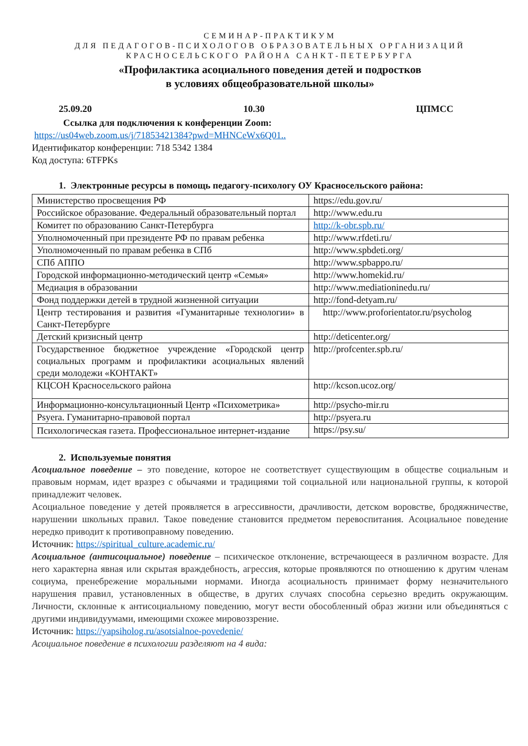СЕМИНАР-ПРАКТИКУМ
ДЛЯ ПЕДАГОГОВ-ПСИХОЛОГОВ ОБРАЗОВАТЕЛЬНЫХ ОРГАНИЗАЦИЙ
КРАСНОСЕЛЬСКОГО РАЙОНА САНКТ-ПЕТЕРБУРГА
«Профилактика асоциального поведения детей и подростков
в условиях общеобразовательной школы»
25.09.20 10.30 ЦПМСС
Ссылка для подключения к конференции Zoom:
https://us04web.zoom.us/j/71853421384?pwd=MHNCeWx6Q01..
Идентификатор конференции: 718 5342 1384
Код доступа: 6TFPKs
1. Электронные ресурсы в помощь педагогу-психологу ОУ Красносельского района:
| Министерство просвещения РФ | https://edu.gov.ru/ |
| Российское образование. Федеральный образовательный портал | http://www.edu.ru |
| Комитет по образованию Санкт-Петербурга | http://k-obr.spb.ru/ |
| Уполномоченный при президенте РФ по правам ребенка | http://www.rfdeti.ru/ |
| Уполномоченный по правам ребенка в СПб | http://www.spbdeti.org/ |
| СПб АППО | http://www.spbappo.ru/ |
| Городской информационно-методический центр «Семья» | http://www.homekid.ru/ |
| Медиация в образовании | http://www.mediationinedu.ru/ |
| Фонд поддержки детей в трудной жизненной ситуации | http://fond-detyam.ru/ |
| Центр тестирования и развития «Гуманитарные технологии» в Санкт-Петербурге | http://www.proforientator.ru/psycholog |
| Детский кризисный центр | http://deticenter.org/ |
| Государственное бюджетное учреждение «Городской центр социальных программ и профилактики асоциальных явлений среди молодежи «КОНТАКТ» | http://profcenter.spb.ru/ |
| КЦСОН Красносельского района | http://kcson.ucoz.org/ |
| Информационно-консультационный Центр «Психометрика» | http://psycho-mir.ru |
| Psyera. Гуманитарно-правовой портал | http://psyera.ru |
| Психологическая газета. Профессиональное интернет-издание | https://psy.su/ |
2. Используемые понятия
Асоциальное поведение – это поведение, которое не соответствует существующим в обществе социальным и правовым нормам, идет вразрез с обычаями и традициями той социальной или национальной группы, к которой принадлежит человек.
Асоциальное поведение у детей проявляется в агрессивности, драчливости, детском воровстве, бродяжничестве, нарушении школьных правил. Такое поведение становится предметом перевоспитания. Асоциальное поведение нередко приводит к противоправному поведению.
Источник: https://spiritual_culture.academic.ru/
Асоциальное (антисоциальное) поведение – психическое отклонение, встречающееся в различном возрасте. Для него характерна явная или скрытая враждебность, агрессия, которые проявляются по отношению к другим членам социума, пренебрежение моральными нормами. Иногда асоциальность принимает форму незначительного нарушения правил, установленных в обществе, в других случаях способна серьезно вредить окружающим. Личности, склонные к антисоциальному поведению, могут вести обособленный образ жизни или объединяться с другими индивидуумами, имеющими схожее мировоззрение.
Источник: https://yapsiholog.ru/asotsialnoe-povedenie/
Асоциальное поведение в психологии разделяют на 4 вида: